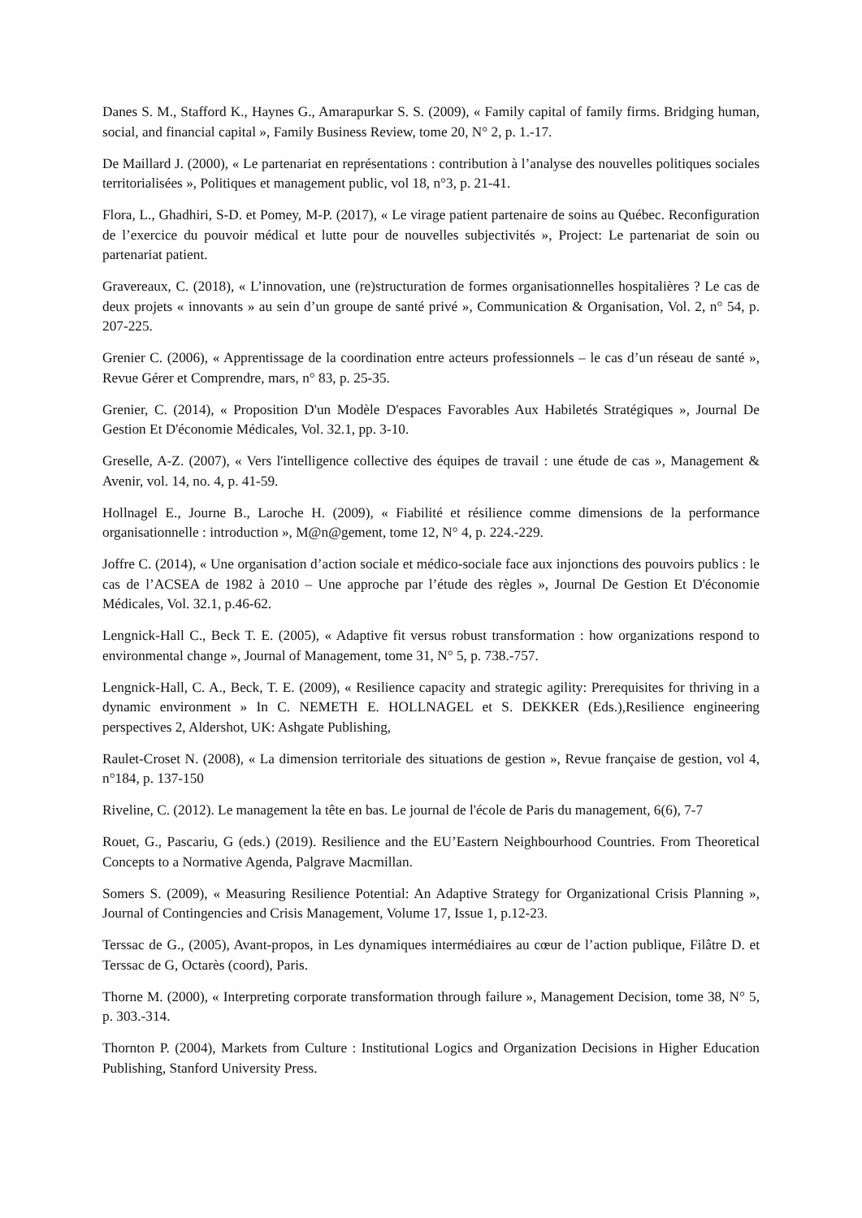Danes S. M., Stafford K., Haynes G., Amarapurkar S. S. (2009), « Family capital of family firms. Bridging human, social, and financial capital », Family Business Review, tome 20, N° 2, p. 1.-17.
De Maillard J. (2000), « Le partenariat en représentations : contribution à l’analyse des nouvelles politiques sociales territorialisées », Politiques et management public, vol 18, n°3, p. 21-41.
Flora, L., Ghadhiri, S-D. et Pomey, M-P. (2017), « Le virage patient partenaire de soins au Québec. Reconfiguration de l’exercice du pouvoir médical et lutte pour de nouvelles subjectivités », Project: Le partenariat de soin ou partenariat patient.
Gravereaux, C. (2018), « L’innovation, une (re)structuration de formes organisationnelles hospitalières ? Le cas de deux projets « innovants » au sein d’un groupe de santé privé », Communication & Organisation, Vol. 2, n° 54, p. 207-225.
Grenier C. (2006), « Apprentissage de la coordination entre acteurs professionnels – le cas d’un réseau de santé », Revue Gérer et Comprendre, mars, n° 83, p. 25-35.
Grenier, C. (2014), « Proposition D'un Modèle D'espaces Favorables Aux Habiletés Stratégiques », Journal De Gestion Et D'économie Médicales, Vol. 32.1, pp. 3-10.
Greselle, A-Z. (2007), « Vers l'intelligence collective des équipes de travail : une étude de cas », Management & Avenir, vol. 14, no. 4, p. 41-59.
Hollnagel E., Journe B., Laroche H. (2009), « Fiabilité et résilience comme dimensions de la performance organisationnelle : introduction », M@n@gement, tome 12, N° 4, p. 224.-229.
Joffre C. (2014), « Une organisation d’action sociale et médico-sociale face aux injonctions des pouvoirs publics : le cas de l’ACSEA de 1982 à 2010 – Une approche par l’étude des règles », Journal De Gestion Et D'économie Médicales, Vol. 32.1, p.46-62.
Lengnick-Hall C., Beck T. E. (2005), « Adaptive fit versus robust transformation : how organizations respond to environmental change », Journal of Management, tome 31, N° 5, p. 738.-757.
Lengnick-Hall, C. A., Beck, T. E. (2009), « Resilience capacity and strategic agility: Prerequisites for thriving in a dynamic environment » In C. NEMETH E. HOLLNAGEL et S. DEKKER (Eds.),Resilience engineering perspectives 2, Aldershot, UK: Ashgate Publishing,
Raulet-Croset N. (2008), « La dimension territoriale des situations de gestion », Revue française de gestion, vol 4, n°184, p. 137-150
Riveline, C. (2012). Le management la tête en bas. Le journal de l'école de Paris du management, 6(6), 7-7
Rouet, G., Pascariu, G (eds.) (2019). Resilience and the EU’Eastern Neighbourhood Countries. From Theoretical Concepts to a Normative Agenda, Palgrave Macmillan.
Somers S. (2009), « Measuring Resilience Potential: An Adaptive Strategy for Organizational Crisis Planning », Journal of Contingencies and Crisis Management, Volume 17, Issue 1, p.12-23.
Terssac de G., (2005), Avant-propos, in Les dynamiques intermédiaires au cœur de l’action publique, Filâtre D. et Terssac de G, Octarès (coord), Paris.
Thorne M. (2000), « Interpreting corporate transformation through failure », Management Decision, tome 38, N° 5, p. 303.-314.
Thornton P. (2004), Markets from Culture : Institutional Logics and Organization Decisions in Higher Education Publishing, Stanford University Press.